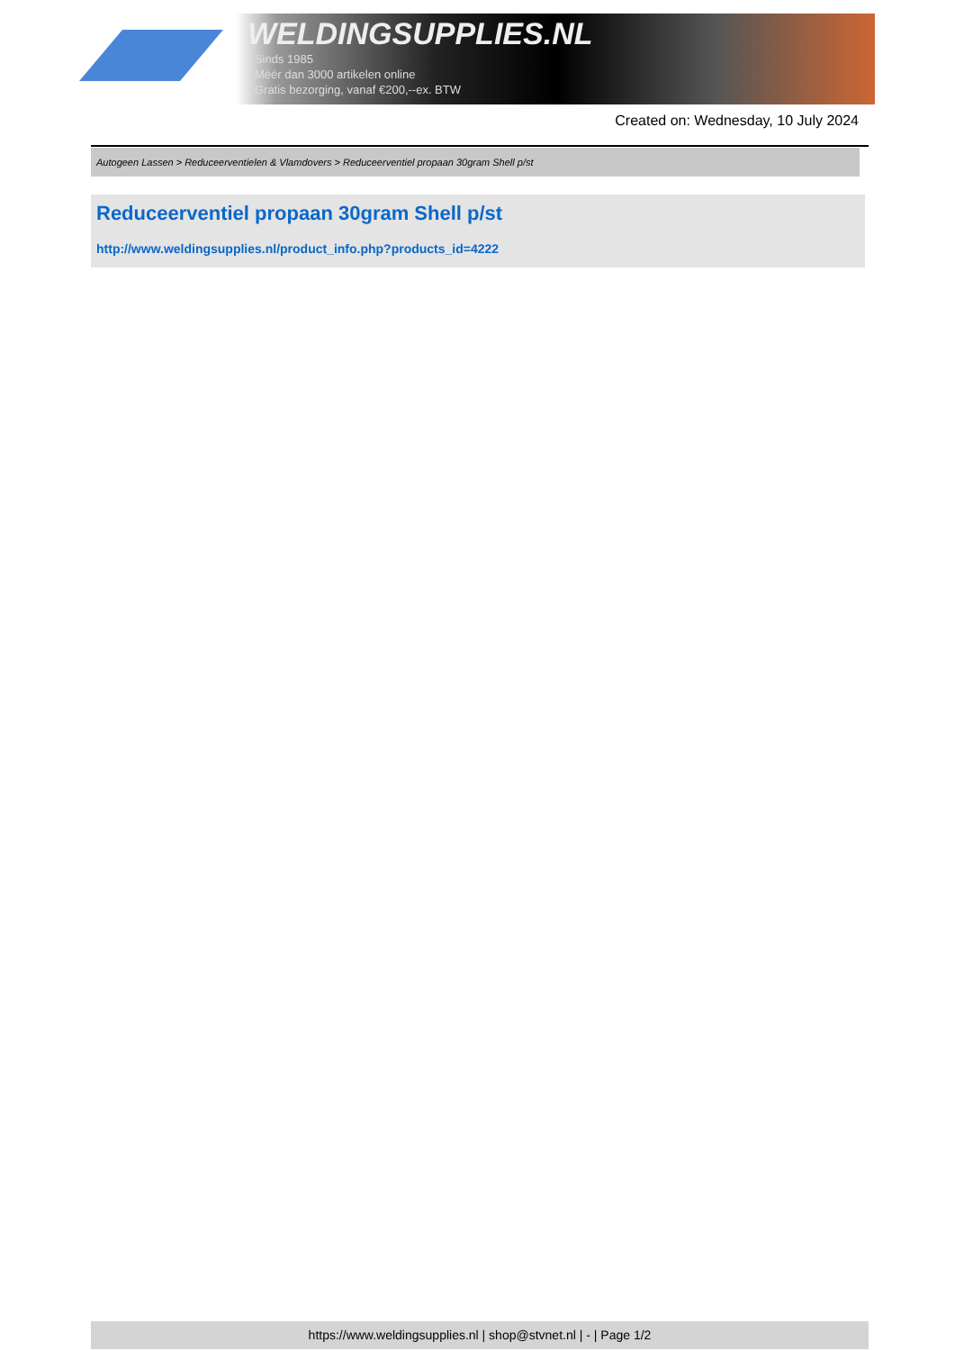WELDINGSUPPLIES.NL
- Sinds 1985
- Méér dan 3000 artikelen online
- Gratis bezorging, vanaf €200,--ex. BTW
Created on: Wednesday, 10 July 2024
Autogeen Lassen > Reduceerventielen & Vlamdovers > Reduceerventiel propaan 30gram Shell p/st
Reduceerventiel propaan 30gram Shell p/st
http://www.weldingsupplies.nl/product_info.php?products_id=4222
https://www.weldingsupplies.nl | shop@stvnet.nl | - | Page 1/2